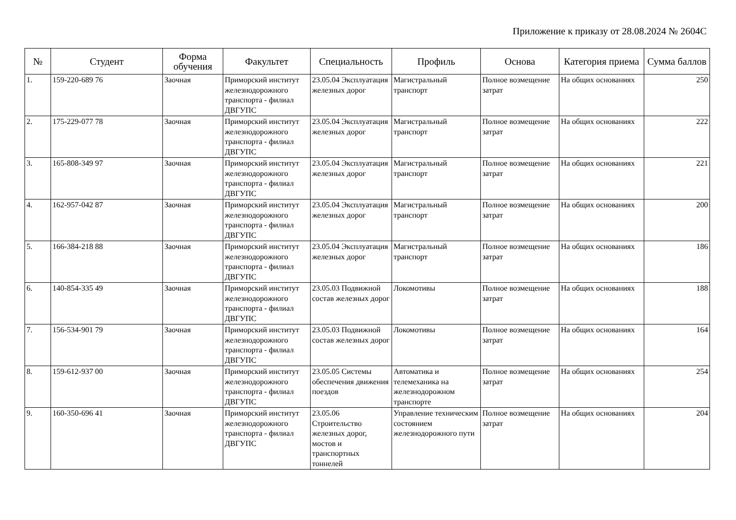Приложение к приказу от 28.08.2024 № 2604С
| № | Студент | Форма обучения | Факультет | Специальность | Профиль | Основа | Категория приема | Сумма баллов |
| --- | --- | --- | --- | --- | --- | --- | --- | --- |
| 1. | 159-220-689 76 | Заочная | Приморский институт железнодорожного транспорта - филиал ДВГУПС | 23.05.04 Эксплуатация железных дорог | Магистральный транспорт | Полное возмещение затрат | На общих основаниях | 250 |
| 2. | 175-229-077 78 | Заочная | Приморский институт железнодорожного транспорта - филиал ДВГУПС | 23.05.04 Эксплуатация железных дорог | Магистральный транспорт | Полное возмещение затрат | На общих основаниях | 222 |
| 3. | 165-808-349 97 | Заочная | Приморский институт железнодорожного транспорта - филиал ДВГУПС | 23.05.04 Эксплуатация железных дорог | Магистральный транспорт | Полное возмещение затрат | На общих основаниях | 221 |
| 4. | 162-957-042 87 | Заочная | Приморский институт железнодорожного транспорта - филиал ДВГУПС | 23.05.04 Эксплуатация железных дорог | Магистральный транспорт | Полное возмещение затрат | На общих основаниях | 200 |
| 5. | 166-384-218 88 | Заочная | Приморский институт железнодорожного транспорта - филиал ДВГУПС | 23.05.04 Эксплуатация железных дорог | Магистральный транспорт | Полное возмещение затрат | На общих основаниях | 186 |
| 6. | 140-854-335 49 | Заочная | Приморский институт железнодорожного транспорта - филиал ДВГУПС | 23.05.03 Подвижной состав железных дорог | Локомотивы | Полное возмещение затрат | На общих основаниях | 188 |
| 7. | 156-534-901 79 | Заочная | Приморский институт железнодорожного транспорта - филиал ДВГУПС | 23.05.03 Подвижной состав железных дорог | Локомотивы | Полное возмещение затрат | На общих основаниях | 164 |
| 8. | 159-612-937 00 | Заочная | Приморский институт железнодорожного транспорта - филиал ДВГУПС | 23.05.05 Системы обеспечения движения поездов | Автоматика и телемеханика на железнодорожном транспорте | Полное возмещение затрат | На общих основаниях | 254 |
| 9. | 160-350-696 41 | Заочная | Приморский институт железнодорожного транспорта - филиал ДВГУПС | 23.05.06 Строительство железных дорог, мостов и транспортных тоннелей | Управление техническим состоянием железнодорожного пути | Полное возмещение затрат | На общих основаниях | 204 |